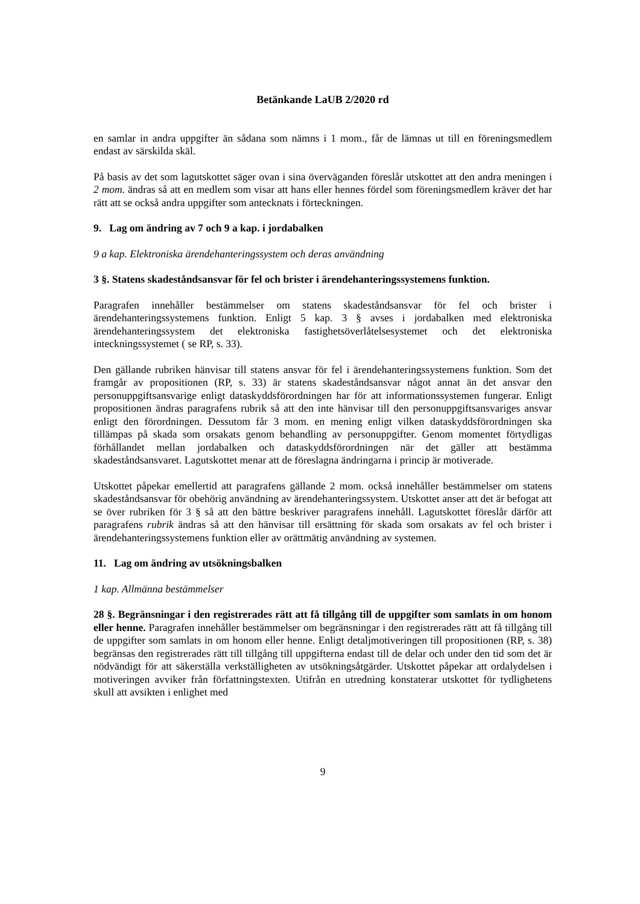Betänkande LaUB 2/2020 rd
en samlar in andra uppgifter än sådana som nämns i 1 mom., får de lämnas ut till en föreningsmedlem endast av särskilda skäl.
På basis av det som lagutskottet säger ovan i sina överväganden föreslår utskottet att den andra meningen i 2 mom. ändras så att en medlem som visar att hans eller hennes fördel som föreningsmedlem kräver det har rätt att se också andra uppgifter som antecknats i förteckningen.
9. Lag om ändring av 7 och 9 a kap. i jordabalken
9 a kap. Elektroniska ärendehanteringssystem och deras användning
3 §. Statens skadeståndsansvar för fel och brister i ärendehanteringssystemens funktion.
Paragrafen innehåller bestämmelser om statens skadeståndsansvar för fel och brister i ärendehanteringssystemens funktion. Enligt 5 kap. 3 § avses i jordabalken med elektroniska ärendehanteringssystem det elektroniska fastighetsöverlåtelsesystemet och det elektroniska inteckningssystemet ( se RP, s. 33).
Den gällande rubriken hänvisar till statens ansvar för fel i ärendehanteringssystemens funktion. Som det framgår av propositionen (RP, s. 33) är statens skadeståndsansvar något annat än det ansvar den personuppgiftsansvarige enligt dataskyddsförordningen har för att informationssystemen fungerar. Enligt propositionen ändras paragrafens rubrik så att den inte hänvisar till den personuppgiftsansvariges ansvar enligt den förordningen. Dessutom får 3 mom. en mening enligt vilken dataskyddsförordningen ska tillämpas på skada som orsakats genom behandling av personuppgifter. Genom momentet förtydligas förhållandet mellan jordabalken och dataskyddsförordningen när det gäller att bestämma skadeståndsansvaret. Lagutskottet menar att de föreslagna ändringarna i princip är motiverade.
Utskottet påpekar emellertid att paragrafens gällande 2 mom. också innehåller bestämmelser om statens skadeståndsansvar för obehörig användning av ärendehanteringssystem. Utskottet anser att det är befogat att se över rubriken för 3 § så att den bättre beskriver paragrafens innehåll. Lagutskottet föreslår därför att paragrafens rubrik ändras så att den hänvisar till ersättning för skada som orsakats av fel och brister i ärendehanteringssystemens funktion eller av orättmätig användning av systemen.
11. Lag om ändring av utsökningsbalken
1 kap. Allmänna bestämmelser
28 §. Begränsningar i den registrerades rätt att få tillgång till de uppgifter som samlats in om honom eller henne. Paragrafen innehåller bestämmelser om begränsningar i den registrerades rätt att få tillgång till de uppgifter som samlats in om honom eller henne. Enligt detaljmotiveringen till propositionen (RP, s. 38) begränsas den registrerades rätt till tillgång till uppgifterna endast till de delar och under den tid som det är nödvändigt för att säkerställa verkställigheten av utsökningsåtgärder. Utskottet påpekar att ordalydelsen i motiveringen avviker från författningstexten. Utifrån en utredning konstaterar utskottet för tydlighetens skull att avsikten i enlighet med
9